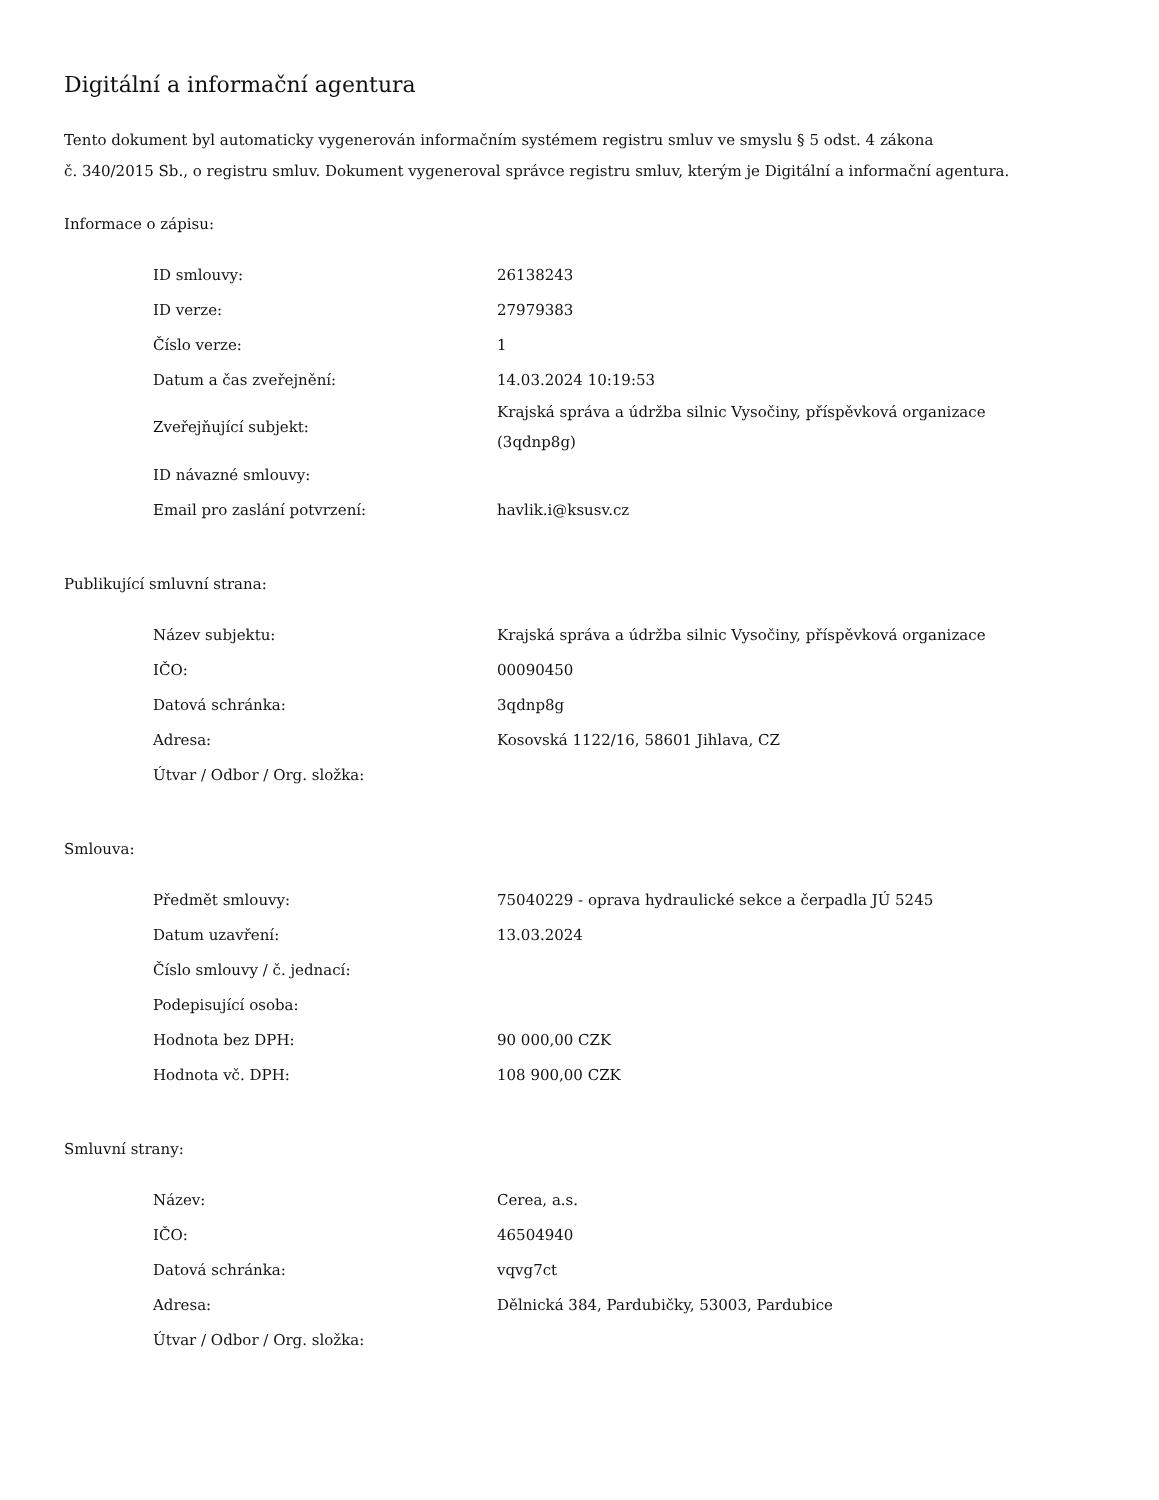Digitální a informační agentura
Tento dokument byl automaticky vygenerován informačním systémem registru smluv ve smyslu § 5 odst. 4 zákona
č. 340/2015 Sb., o registru smluv. Dokument vygeneroval správce registru smluv, kterým je Digitální a informační agentura.
Informace o zápisu:
| ID smlouvy: | 26138243 |
| ID verze: | 27979383 |
| Číslo verze: | 1 |
| Datum a čas zveřejnění: | 14.03.2024 10:19:53 |
| Zveřejňující subjekt: | Krajská správa a údržba silnic Vysočiny, příspěvková organizace (3qdnp8g) |
| ID návazné smlouvy: | |
| Email pro zaslání potvrzení: | havlik.i@ksusv.cz |
Publikující smluvní strana:
| Název subjektu: | Krajská správa a údržba silnic Vysočiny, příspěvková organizace |
| IČO: | 00090450 |
| Datová schránka: | 3qdnp8g |
| Adresa: | Kosovská 1122/16, 58601 Jihlava, CZ |
| Útvar / Odbor / Org. složka: | |
Smlouva:
| Předmět smlouvy: | 75040229 - oprava hydraulické sekce a čerpadla JÚ 5245 |
| Datum uzavření: | 13.03.2024 |
| Číslo smlouvy / č. jednací: | |
| Podepisující osoba: | |
| Hodnota bez DPH: | 90 000,00 CZK |
| Hodnota vč. DPH: | 108 900,00 CZK |
Smluvní strany:
| Název: | Cerea, a.s. |
| IČO: | 46504940 |
| Datová schránka: | vqvg7ct |
| Adresa: | Dělnická 384, Pardubičky, 53003, Pardubice |
| Útvar / Odbor / Org. složka: | |